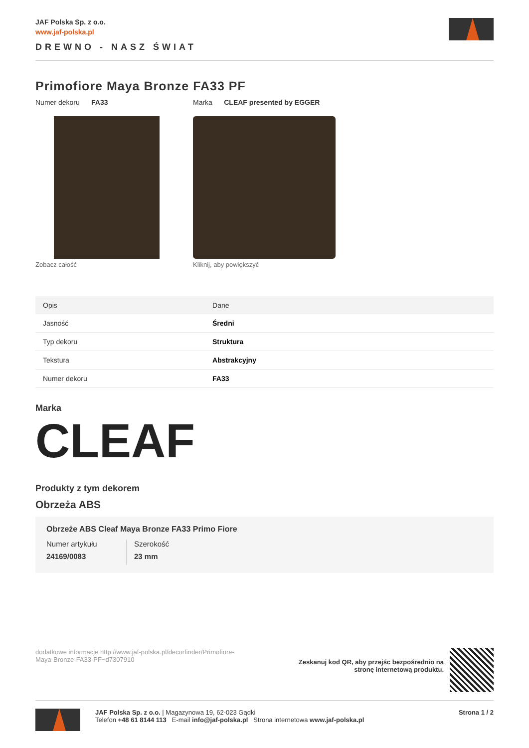JAF Polska Sp. z o.o.
www.jaf-polska.pl
DREWNO - NASZ ŚWIAT
Primofiore Maya Bronze FA33 PF
Numer dekoru FA33 Marka CLEAF presented by EGGER
Zobacz całość Kliknij, aby powiększyć
| Opis | Dane |
| --- | --- |
| Jasność | Średni |
| Typ dekoru | Struktura |
| Tekstura | Abstrakcyjny |
| Numer dekoru | FA33 |
Marka
CLEAF
Produkty z tym dekorem
Obrzeża ABS
Obrzeże ABS Cleaf Maya Bronze FA33 Primo Fiore
Numer artykułu
24169/0083
Szerokość
23 mm
dodatkowe informacje http://www.jaf-polska.pl/decorfinder/Primofiore-Maya-Bronze-FA33-PF~d7307910
Zeskanuj kod QR, aby przejśc bezpośrednio na stronę internetową produktu.
JAF Polska Sp. z o.o. | Magazynowa 19, 62-023 Gądki
Telefon +48 61 8144 113 E-mail info@jaf-polska.pl Strona internetowa www.jaf-polska.pl
Strona 1 / 2